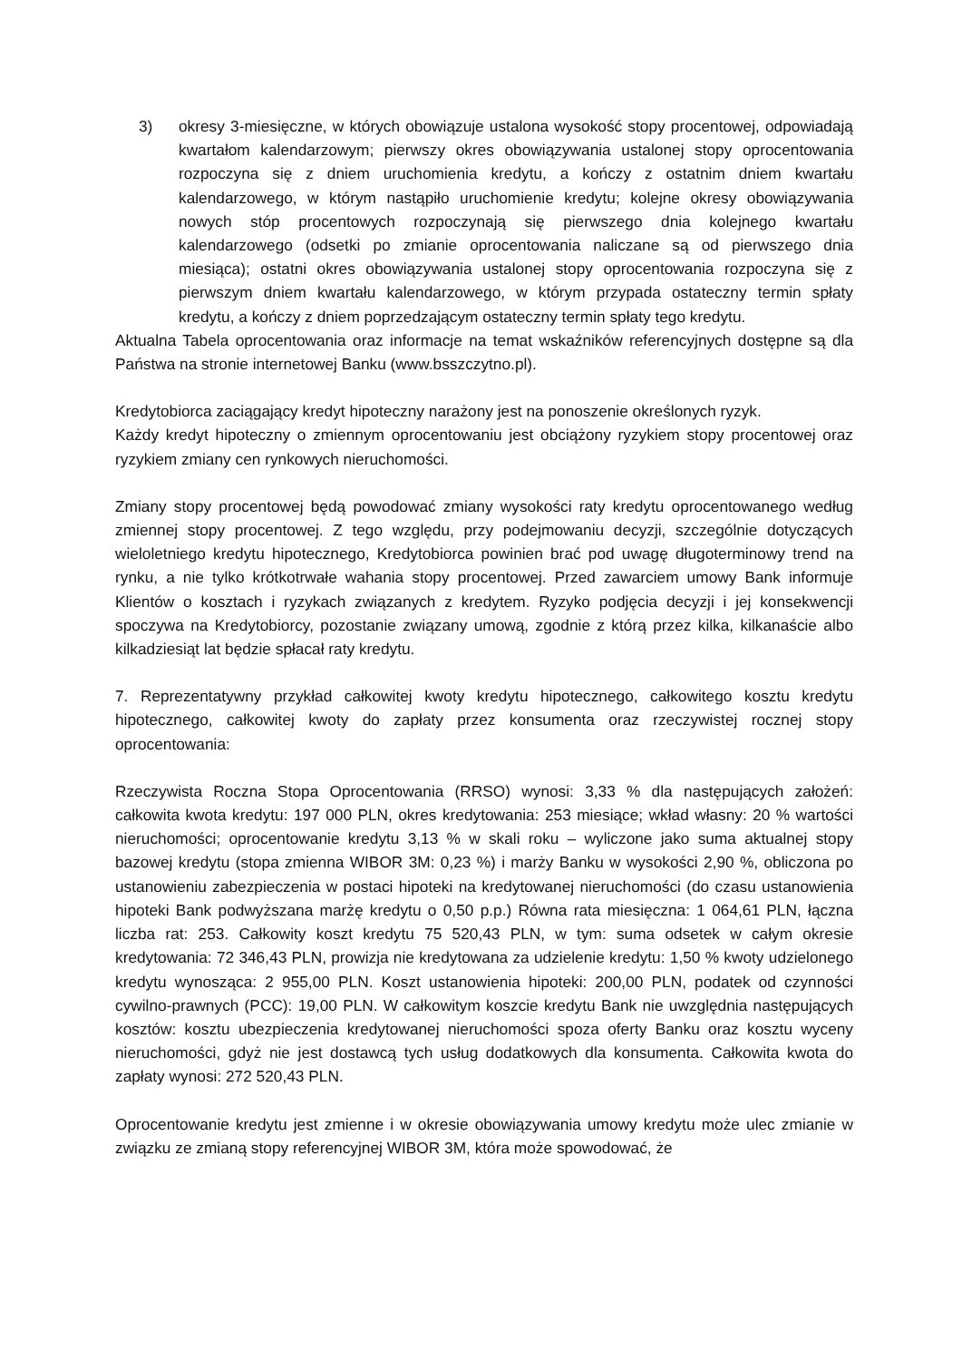3) okresy 3-miesięczne, w których obowiązuje ustalona wysokość stopy procentowej, odpowiadają kwartałom kalendarzowym; pierwszy okres obowiązywania ustalonej stopy oprocentowania rozpoczyna się z dniem uruchomienia kredytu, a kończy z ostatnim dniem kwartału kalendarzowego, w którym nastąpiło uruchomienie kredytu; kolejne okresy obowiązywania nowych stóp procentowych rozpoczynają się pierwszego dnia kolejnego kwartału kalendarzowego (odsetki po zmianie oprocentowania naliczane są od pierwszego dnia miesiąca); ostatni okres obowiązywania ustalonej stopy oprocentowania rozpoczyna się z pierwszym dniem kwartału kalendarzowego, w którym przypada ostateczny termin spłaty kredytu, a kończy z dniem poprzedzającym ostateczny termin spłaty tego kredytu.
Aktualna Tabela oprocentowania oraz informacje na temat wskaźników referencyjnych dostępne są dla Państwa na stronie internetowej Banku (www.bsszczytno.pl).
Kredytobiorca zaciągający kredyt hipoteczny narażony jest na ponoszenie określonych ryzyk.
Każdy kredyt hipoteczny o zmiennym oprocentowaniu jest obciążony ryzykiem stopy procentowej oraz ryzykiem zmiany cen rynkowych nieruchomości.
Zmiany stopy procentowej będą powodować zmiany wysokości raty kredytu oprocentowanego według zmiennej stopy procentowej. Z tego względu, przy podejmowaniu decyzji, szczególnie dotyczących wieloletniego kredytu hipotecznego, Kredytobiorca powinien brać pod uwagę długoterminowy trend na rynku, a nie tylko krótkotrwałe wahania stopy procentowej. Przed zawarciem umowy Bank informuje Klientów o kosztach i ryzykach związanych z kredytem. Ryzyko podjęcia decyzji i jej konsekwencji spoczywa na Kredytobiorcy, pozostanie związany umową, zgodnie z którą przez kilka, kilkanaście albo kilkadziesiąt lat będzie spłacał raty kredytu.
7. Reprezentatywny przykład całkowitej kwoty kredytu hipotecznego, całkowitego kosztu kredytu hipotecznego, całkowitej kwoty do zapłaty przez konsumenta oraz rzeczywistej rocznej stopy oprocentowania:
Rzeczywista Roczna Stopa Oprocentowania (RRSO) wynosi: 3,33 % dla następujących założeń: całkowita kwota kredytu: 197 000 PLN, okres kredytowania: 253 miesiące; wkład własny: 20 % wartości nieruchomości; oprocentowanie kredytu 3,13 % w skali roku – wyliczone jako suma aktualnej stopy bazowej kredytu (stopa zmienna WIBOR 3M: 0,23 %) i marży Banku w wysokości 2,90 %, obliczona po ustanowieniu zabezpieczenia w postaci hipoteki na kredytowanej nieruchomości (do czasu ustanowienia hipoteki Bank podwyższana marżę kredytu o 0,50 p.p.) Równa rata miesięczna: 1 064,61 PLN, łączna liczba rat: 253. Całkowity koszt kredytu 75 520,43 PLN, w tym: suma odsetek w całym okresie kredytowania: 72 346,43 PLN, prowizja nie kredytowana za udzielenie kredytu: 1,50 % kwoty udzielonego kredytu wynosząca: 2 955,00 PLN. Koszt ustanowienia hipoteki: 200,00 PLN, podatek od czynności cywilno-prawnych (PCC): 19,00 PLN. W całkowitym koszcie kredytu Bank nie uwzględnia następujących kosztów: kosztu ubezpieczenia kredytowanej nieruchomości spoza oferty Banku oraz kosztu wyceny nieruchomości, gdyż nie jest dostawcą tych usług dodatkowych dla konsumenta. Całkowita kwota do zapłaty wynosi: 272 520,43 PLN.
Oprocentowanie kredytu jest zmienne i w okresie obowiązywania umowy kredytu może ulec zmianie w związku ze zmianą stopy referencyjnej WIBOR 3M, która może spowodować, że